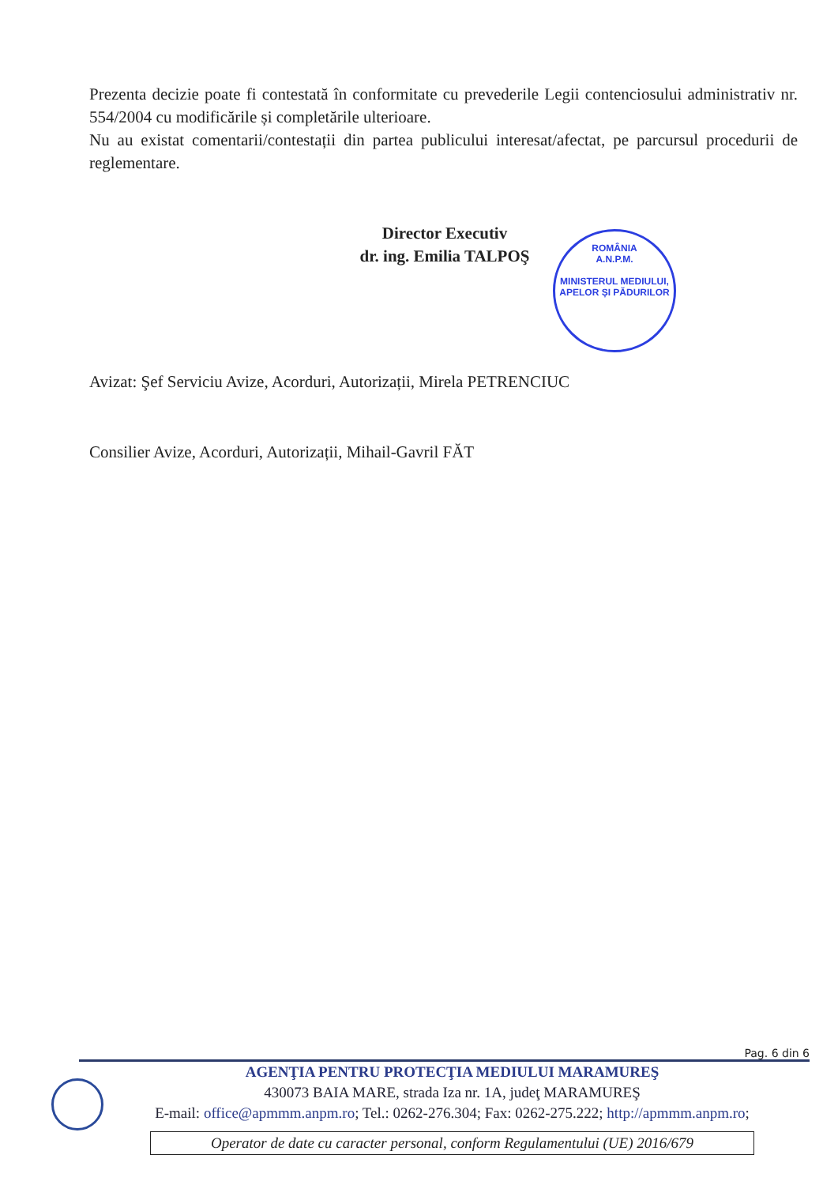Prezenta decizie poate fi contestată în conformitate cu prevederile Legii contenciosului administrativ nr. 554/2004 cu modificările și completările ulterioare.
Nu au existat comentarii/contestații din partea publicului interesat/afectat, pe parcursul procedurii de reglementare.
Director Executiv
dr. ing. Emilia TALPOŞ
Avizat: Şef Serviciu Avize, Acorduri, Autorizații, Mirela PETRENCIUC
Consilier Avize, Acorduri, Autorizații, Mihail-Gavril FĂT
ROMÂNIA
A.N.P.M.
MINISTERUL MEDIULUI, APELOR ȘI PĂDURILOR
Pag. 6 din 6
AGENŢIA PENTRU PROTECŢIA MEDIULUI MARAMUREŞ
430073 BAIA MARE, strada Iza nr. 1A, judeţ MARAMUREŞ
E-mail: office@apmmm.anpm.ro; Tel.: 0262-276.304; Fax: 0262-275.222; http://apmmm.anpm.ro;
Operator de date cu caracter personal, conform Regulamentului (UE) 2016/679